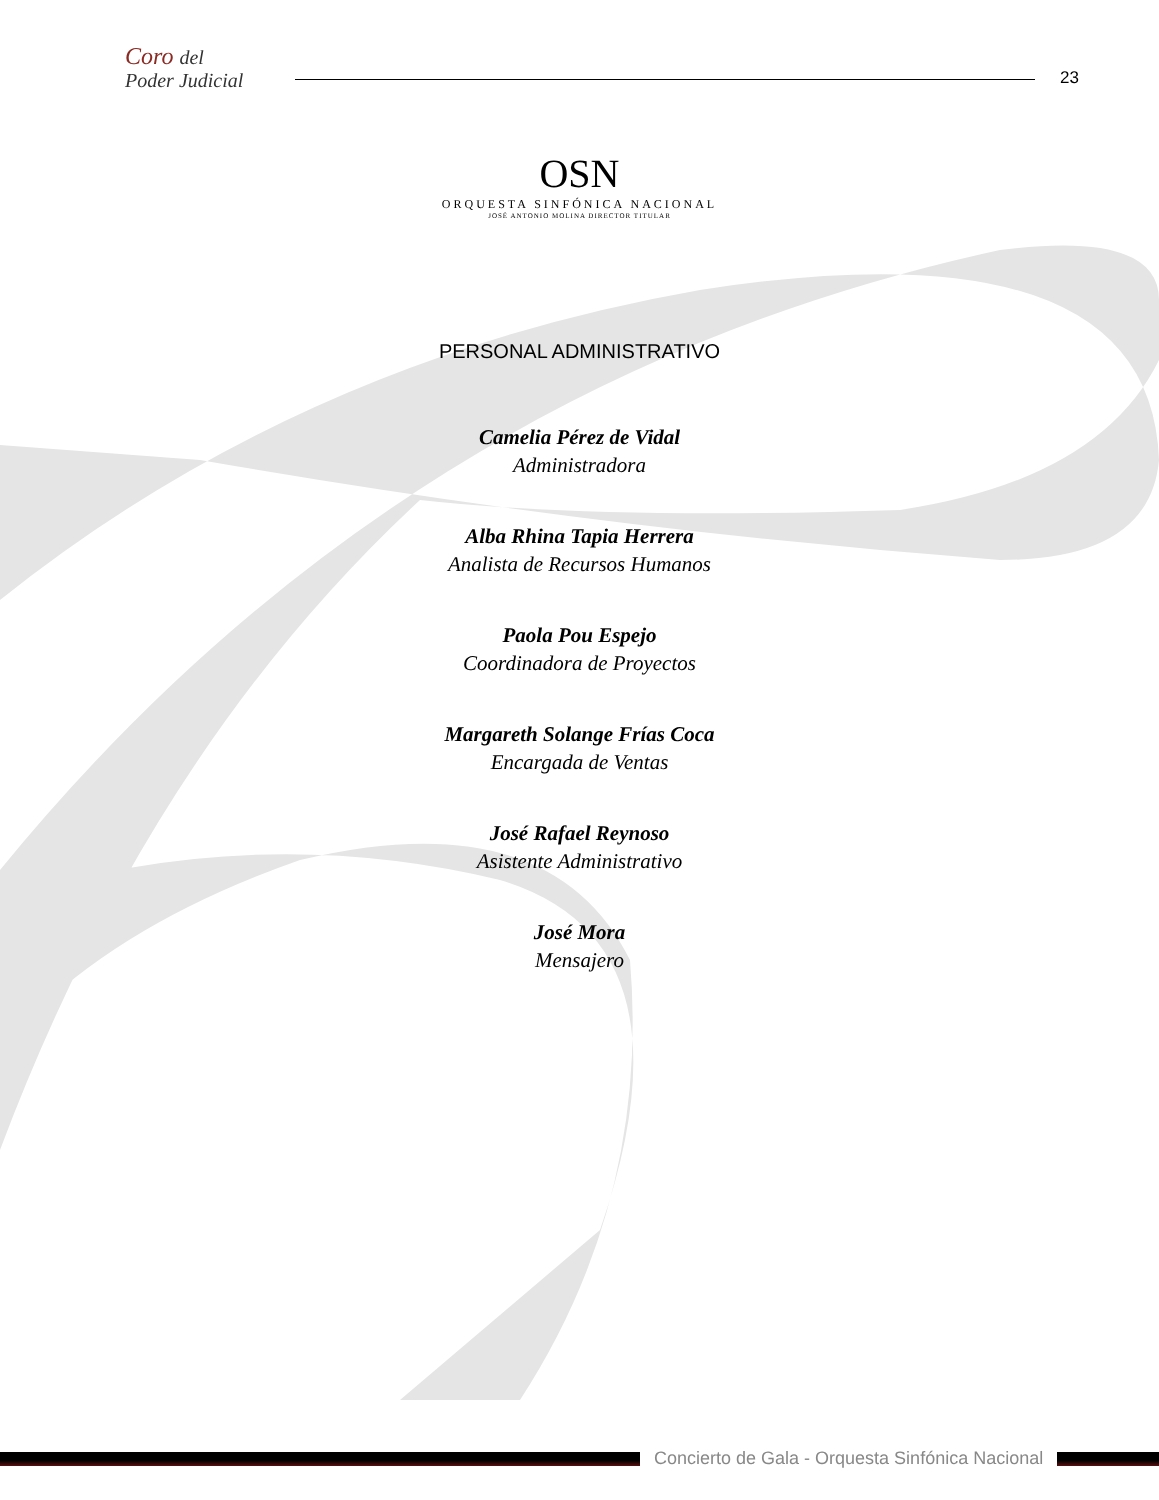Coro del
Poder Judicial
23
OSN
ORQUESTA SINFÓNICA NACIONAL
JOSÉ ANTONIO MOLINA DIRECTOR TITULAR
PERSONAL ADMINISTRATIVO
Camelia Pérez de Vidal
Administradora
Alba Rhina Tapia Herrera
Analista de Recursos Humanos
Paola Pou Espejo
Coordinadora de Proyectos
Margareth Solange Frías Coca
Encargada de Ventas
José Rafael Reynoso
Asistente Administrativo
José Mora
Mensajero
Concierto de Gala - Orquesta Sinfónica Nacional